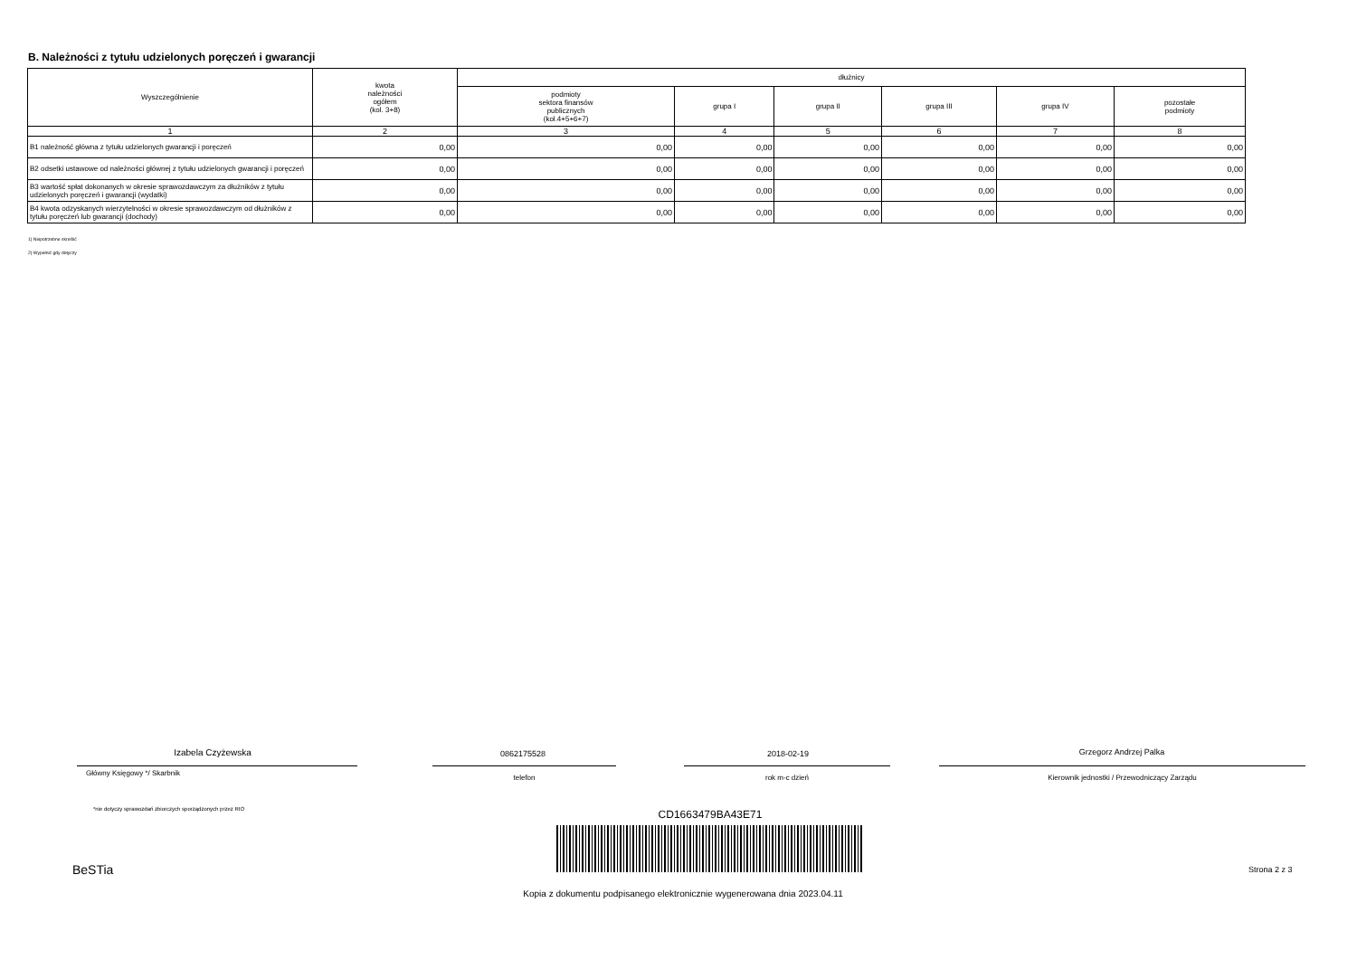B. Należności z tytułu udzielonych poręczeń i gwarancji
| Wyszczególnienie | kwota należności ogółem (kol. 3+8) | dłużnicy | | | | | |
| --- | --- | --- | --- | --- | --- | --- | --- |
| | | podmioty sektora finansów publicznych (kol.4+5+6+7) | grupa I | grupa II | grupa III | grupa IV | pozostałe podmioty |
| 1 | 2 | 3 | 4 | 5 | 6 | 7 | 8 |
| B1 należność główna z tytułu udzielonych gwarancji i poręczeń | 0,00 | 0,00 | 0,00 | 0,00 | 0,00 | 0,00 | 0,00 |
| B2 odsetki ustawowe od należności głównej z tytułu udzielonych gwarancji i poręczeń | 0,00 | 0,00 | 0,00 | 0,00 | 0,00 | 0,00 | 0,00 |
| B3 wartość spłat dokonanych w okresie sprawozdawczym za dłużników z tytułu udzielonych poręczeń i gwarancji (wydatki) | 0,00 | 0,00 | 0,00 | 0,00 | 0,00 | 0,00 | 0,00 |
| B4 kwota odzyskanych wierzytelności w okresie sprawozdawczym od dłużników z tytułu poręczeń lub gwarancji (dochody) | 0,00 | 0,00 | 0,00 | 0,00 | 0,00 | 0,00 | 0,00 |
1) Niepotrzebne skreślić
2) Wypełnić gdy dotyczy
Izabela Czyżewska 0862175528 2018-02-19 Grzegorz Andrzej Palka
Główny Księgowy */ Skarbnik
telefon rok m-c dzień Kierownik jednostki / Przewodniczący Zarządu
*nie dotyczy sprawozdań zbiorczych sporządzonych przez RIO
CD1663479BA43E71
BeSTia Strona 2 z 3
Kopia z dokumentu podpisanego elektronicznie wygenerowana dnia 2023.04.11